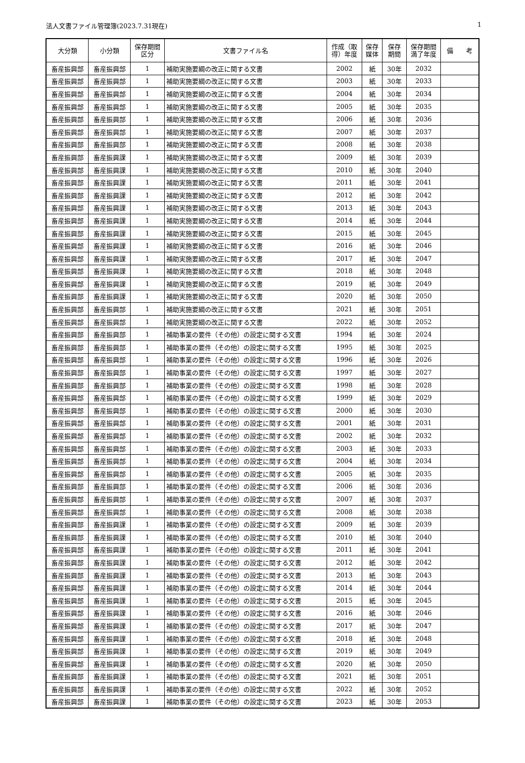法人文書ファイル管理簿(2023.7.31現在) 1
| 大分類 | 小分類 | 保存期間 区分 | 文書ファイル名 | 作成（取 得）年度 | 保存 媒体 | 保存 期間 | 保存期間 満了年度 | 備 考 |
| --- | --- | --- | --- | --- | --- | --- | --- | --- |
| 畜産振興部 | 畜産振興部 | 1 | 補助実施要綱の改正に関する文書 | 2002 | 紙 | 30年 | 2032 | |
| 畜産振興部 | 畜産振興部 | 1 | 補助実施要綱の改正に関する文書 | 2003 | 紙 | 30年 | 2033 | |
| 畜産振興部 | 畜産振興部 | 1 | 補助実施要綱の改正に関する文書 | 2004 | 紙 | 30年 | 2034 | |
| 畜産振興部 | 畜産振興部 | 1 | 補助実施要綱の改正に関する文書 | 2005 | 紙 | 30年 | 2035 | |
| 畜産振興部 | 畜産振興部 | 1 | 補助実施要綱の改正に関する文書 | 2006 | 紙 | 30年 | 2036 | |
| 畜産振興部 | 畜産振興部 | 1 | 補助実施要綱の改正に関する文書 | 2007 | 紙 | 30年 | 2037 | |
| 畜産振興部 | 畜産振興部 | 1 | 補助実施要綱の改正に関する文書 | 2008 | 紙 | 30年 | 2038 | |
| 畜産振興部 | 畜産振興課 | 1 | 補助実施要綱の改正に関する文書 | 2009 | 紙 | 30年 | 2039 | |
| 畜産振興部 | 畜産振興課 | 1 | 補助実施要綱の改正に関する文書 | 2010 | 紙 | 30年 | 2040 | |
| 畜産振興部 | 畜産振興課 | 1 | 補助実施要綱の改正に関する文書 | 2011 | 紙 | 30年 | 2041 | |
| 畜産振興部 | 畜産振興課 | 1 | 補助実施要綱の改正に関する文書 | 2012 | 紙 | 30年 | 2042 | |
| 畜産振興部 | 畜産振興課 | 1 | 補助実施要綱の改正に関する文書 | 2013 | 紙 | 30年 | 2043 | |
| 畜産振興部 | 畜産振興課 | 1 | 補助実施要綱の改正に関する文書 | 2014 | 紙 | 30年 | 2044 | |
| 畜産振興部 | 畜産振興課 | 1 | 補助実施要綱の改正に関する文書 | 2015 | 紙 | 30年 | 2045 | |
| 畜産振興部 | 畜産振興課 | 1 | 補助実施要綱の改正に関する文書 | 2016 | 紙 | 30年 | 2046 | |
| 畜産振興部 | 畜産振興課 | 1 | 補助実施要綱の改正に関する文書 | 2017 | 紙 | 30年 | 2047 | |
| 畜産振興部 | 畜産振興課 | 1 | 補助実施要綱の改正に関する文書 | 2018 | 紙 | 30年 | 2048 | |
| 畜産振興部 | 畜産振興課 | 1 | 補助実施要綱の改正に関する文書 | 2019 | 紙 | 30年 | 2049 | |
| 畜産振興部 | 畜産振興課 | 1 | 補助実施要綱の改正に関する文書 | 2020 | 紙 | 30年 | 2050 | |
| 畜産振興部 | 畜産振興部 | 1 | 補助実施要綱の改正に関する文書 | 2021 | 紙 | 30年 | 2051 | |
| 畜産振興部 | 畜産振興部 | 1 | 補助実施要綱の改正に関する文書 | 2022 | 紙 | 30年 | 2052 | |
| 畜産振興部 | 畜産振興部 | 1 | 補助事業の要件（その他）の設定に関する文書 | 1994 | 紙 | 30年 | 2024 | |
| 畜産振興部 | 畜産振興部 | 1 | 補助事業の要件（その他）の設定に関する文書 | 1995 | 紙 | 30年 | 2025 | |
| 畜産振興部 | 畜産振興部 | 1 | 補助事業の要件（その他）の設定に関する文書 | 1996 | 紙 | 30年 | 2026 | |
| 畜産振興部 | 畜産振興部 | 1 | 補助事業の要件（その他）の設定に関する文書 | 1997 | 紙 | 30年 | 2027 | |
| 畜産振興部 | 畜産振興部 | 1 | 補助事業の要件（その他）の設定に関する文書 | 1998 | 紙 | 30年 | 2028 | |
| 畜産振興部 | 畜産振興部 | 1 | 補助事業の要件（その他）の設定に関する文書 | 1999 | 紙 | 30年 | 2029 | |
| 畜産振興部 | 畜産振興部 | 1 | 補助事業の要件（その他）の設定に関する文書 | 2000 | 紙 | 30年 | 2030 | |
| 畜産振興部 | 畜産振興部 | 1 | 補助事業の要件（その他）の設定に関する文書 | 2001 | 紙 | 30年 | 2031 | |
| 畜産振興部 | 畜産振興部 | 1 | 補助事業の要件（その他）の設定に関する文書 | 2002 | 紙 | 30年 | 2032 | |
| 畜産振興部 | 畜産振興部 | 1 | 補助事業の要件（その他）の設定に関する文書 | 2003 | 紙 | 30年 | 2033 | |
| 畜産振興部 | 畜産振興部 | 1 | 補助事業の要件（その他）の設定に関する文書 | 2004 | 紙 | 30年 | 2034 | |
| 畜産振興部 | 畜産振興部 | 1 | 補助事業の要件（その他）の設定に関する文書 | 2005 | 紙 | 30年 | 2035 | |
| 畜産振興部 | 畜産振興部 | 1 | 補助事業の要件（その他）の設定に関する文書 | 2006 | 紙 | 30年 | 2036 | |
| 畜産振興部 | 畜産振興部 | 1 | 補助事業の要件（その他）の設定に関する文書 | 2007 | 紙 | 30年 | 2037 | |
| 畜産振興部 | 畜産振興部 | 1 | 補助事業の要件（その他）の設定に関する文書 | 2008 | 紙 | 30年 | 2038 | |
| 畜産振興部 | 畜産振興課 | 1 | 補助事業の要件（その他）の設定に関する文書 | 2009 | 紙 | 30年 | 2039 | |
| 畜産振興部 | 畜産振興課 | 1 | 補助事業の要件（その他）の設定に関する文書 | 2010 | 紙 | 30年 | 2040 | |
| 畜産振興部 | 畜産振興課 | 1 | 補助事業の要件（その他）の設定に関する文書 | 2011 | 紙 | 30年 | 2041 | |
| 畜産振興部 | 畜産振興課 | 1 | 補助事業の要件（その他）の設定に関する文書 | 2012 | 紙 | 30年 | 2042 | |
| 畜産振興部 | 畜産振興課 | 1 | 補助事業の要件（その他）の設定に関する文書 | 2013 | 紙 | 30年 | 2043 | |
| 畜産振興部 | 畜産振興課 | 1 | 補助事業の要件（その他）の設定に関する文書 | 2014 | 紙 | 30年 | 2044 | |
| 畜産振興部 | 畜産振興課 | 1 | 補助事業の要件（その他）の設定に関する文書 | 2015 | 紙 | 30年 | 2045 | |
| 畜産振興部 | 畜産振興課 | 1 | 補助事業の要件（その他）の設定に関する文書 | 2016 | 紙 | 30年 | 2046 | |
| 畜産振興部 | 畜産振興課 | 1 | 補助事業の要件（その他）の設定に関する文書 | 2017 | 紙 | 30年 | 2047 | |
| 畜産振興部 | 畜産振興課 | 1 | 補助事業の要件（その他）の設定に関する文書 | 2018 | 紙 | 30年 | 2048 | |
| 畜産振興部 | 畜産振興課 | 1 | 補助事業の要件（その他）の設定に関する文書 | 2019 | 紙 | 30年 | 2049 | |
| 畜産振興部 | 畜産振興課 | 1 | 補助事業の要件（その他）の設定に関する文書 | 2020 | 紙 | 30年 | 2050 | |
| 畜産振興部 | 畜産振興課 | 1 | 補助事業の要件（その他）の設定に関する文書 | 2021 | 紙 | 30年 | 2051 | |
| 畜産振興部 | 畜産振興課 | 1 | 補助事業の要件（その他）の設定に関する文書 | 2022 | 紙 | 30年 | 2052 | |
| 畜産振興部 | 畜産振興課 | 1 | 補助事業の要件（その他）の設定に関する文書 | 2023 | 紙 | 30年 | 2053 | |